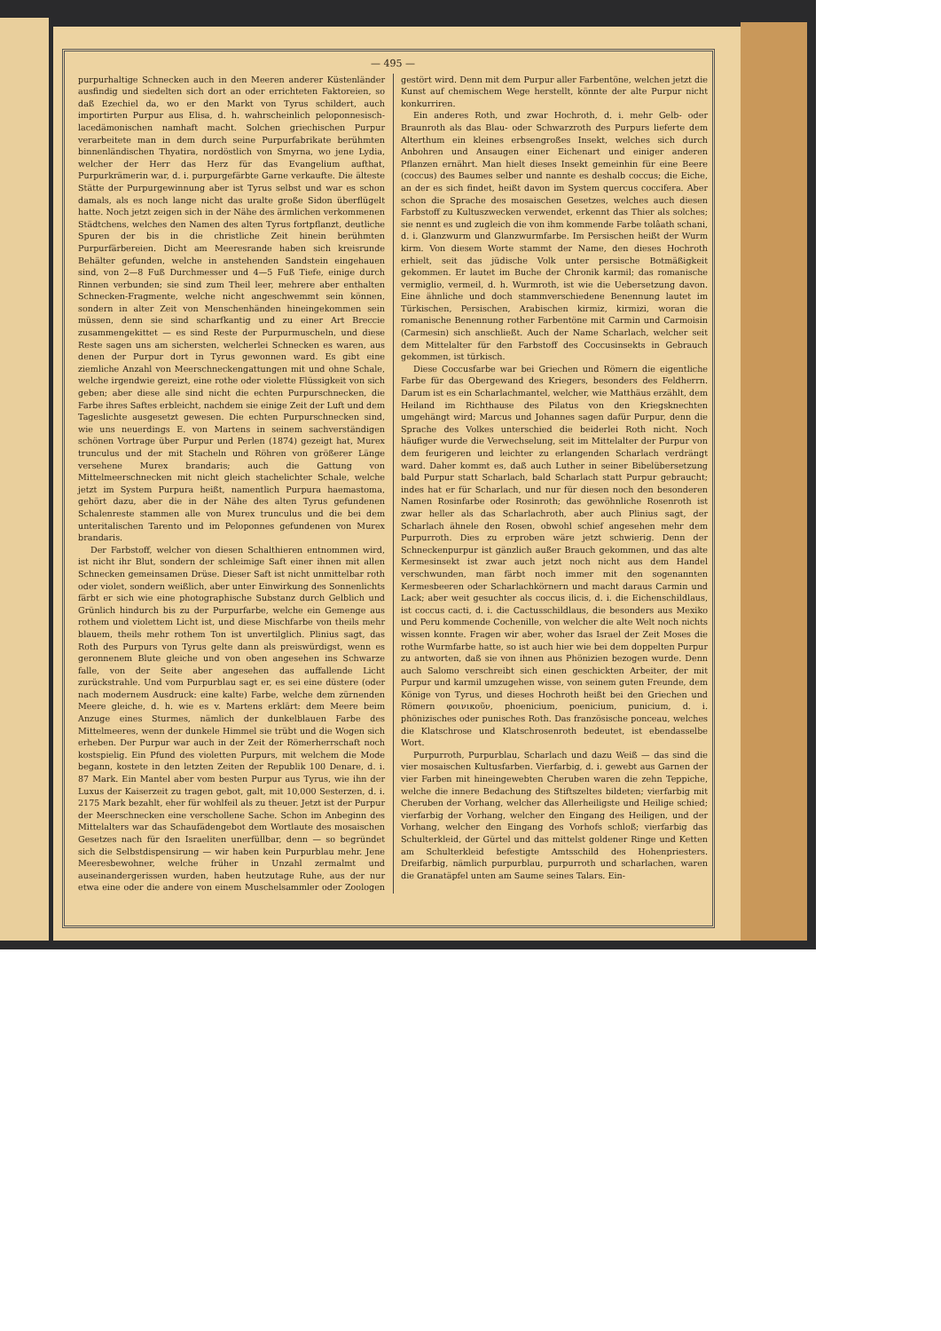— 495 —
purpurhaltige Schnecken auch in den Meeren anderer Küstenländer ausfindig und siedelten sich dort an oder errichteten Faktoreien, so daß Ezechiel da, wo er den Markt von Tyrus schildert, auch importirten Purpur aus Elisa, d. h. wahrscheinlich peloponnesisch-lacedämonischen namhaft macht. Solchen griechischen Purpur verarbeitete man in dem durch seine Purpurfabrikate berühmten binnenländischen Thyatira, nordöstlich von Smyrna, wo jene Lydia, welcher der Herr das Herz für das Evangelium aufthat, Purpurkrämerin war, d. i. purpurgefärbte Garne verkaufte. Die älteste Stätte der Purpurgewinnung aber ist Tyrus selbst und war es schon damals, als es noch lange nicht das uralte große Sidon überflügelt hatte. Noch jetzt zeigen sich in der Nähe des ärmlichen verkommenen Städtchens, welches den Namen des alten Tyrus fortpflanzt, deutliche Spuren der bis in die christliche Zeit hinein berühmten Purpurfärbereien. Dicht am Meeresrande haben sich kreisrunde Behälter gefunden, welche in anstehenden Sandstein eingehauen sind, von 2—8 Fuß Durchmesser und 4—5 Fuß Tiefe, einige durch Rinnen verbunden; sie sind zum Theil leer, mehrere aber enthalten Schnecken-Fragmente, welche nicht angeschwemmt sein können, sondern in alter Zeit von Menschenhänden hineingekommen sein müssen, denn sie sind scharfkantig und zu einer Art Breccie zusammengekittet — es sind Reste der Purpurmuscheln, und diese Reste sagen uns am sichersten, welcherlei Schnecken es waren, aus denen der Purpur dort in Tyrus gewonnen ward. Es gibt eine ziemliche Anzahl von Meerschneckengattungen mit und ohne Schale, welche irgendwie gereizt, eine rothe oder violette Flüssigkeit von sich geben; aber diese alle sind nicht die echten Purpurschnecken, die Farbe ihres Saftes erbleicht, nachdem sie einige Zeit der Luft und dem Tageslichte ausgesetzt gewesen. Die echten Purpurschnecken sind, wie uns neuerdings E. von Martens in seinem sachverständigen schönen Vortrage über Purpur und Perlen (1874) gezeigt hat, Murex trunculus und der mit Stacheln und Röhren von größerer Länge versehene Murex brandaris; auch die Gattung von Mittelmeerschnecken mit nicht gleich stachelichter Schale, welche jetzt im System Purpura heißt, namentlich Purpura haemastoma, gehört dazu, aber die in der Nähe des alten Tyrus gefundenen Schalenreste stammen alle von Murex trunculus und die bei dem unteritalischen Tarento und im Peloponnes gefundenen von Murex brandaris.
Der Farbstoff, welcher von diesen Schalthieren entnommen wird, ist nicht ihr Blut, sondern der schleimige Saft einer ihnen mit allen Schnecken gemeinsamen Drüse. Dieser Saft ist nicht unmittelbar roth oder violet, sondern weißlich, aber unter Einwirkung des Sonnenlichts färbt er sich wie eine photographische Substanz durch Gelblich und Grünlich hindurch bis zu der Purpurfarbe, welche ein Gemenge aus rothem und violettem Licht ist, und diese Mischfarbe von theils mehr blauem, theils mehr rothem Ton ist unvertilglich. Plinius sagt, das Roth des Purpurs von Tyrus gelte dann als preiswürdigst, wenn es geronnenem Blute gleiche und von oben angesehen ins Schwarze falle, von der Seite aber angesehen das auffallende Licht zurückstrahle. Und vom Purpurblau sagt er, es sei eine düstere (oder nach modernem Ausdruck: eine kalte) Farbe, welche dem zürnenden Meere gleiche, d. h. wie es v. Martens erklärt: dem Meere beim Anzuge eines Sturmes, nämlich der dunkelblauen Farbe des Mittelmeeres, wenn der dunkele Himmel sie trübt und die Wogen sich erheben. Der Purpur war auch in der Zeit der Römerherrschaft noch kostspielig. Ein Pfund des violetten Purpurs, mit welchem die Mode begann, kostete in den letzten Zeiten der Republik 100 Denare, d. i. 87 Mark. Ein Mantel aber vom besten Purpur aus Tyrus, wie ihn der Luxus der Kaiserzeit zu tragen gebot, galt, mit 10,000 Sesterzen, d. i. 2175 Mark bezahlt, eher für wohlfeil als zu theuer. Jetzt ist der Purpur der Meerschnecken eine verschollene Sache. Schon im Anbeginn des Mittelalters war das Schaufädengebot dem Wortlaute des mosaischen Gesetzes nach für den Israeliten unerfüllbar, denn — so begründet sich die Selbstdispensirung — wir haben kein Purpurblau mehr. Jene Meeresbewohner, welche früher in Unzahl zermalmt und auseinandergerissen wurden, haben heutzutage Ruhe, aus der nur etwa eine oder die andere von einem Muschelsammler oder Zoologen gestört wird. Denn mit dem Purpur aller Farbentöne, welchen jetzt die Kunst auf chemischem Wege herstellt, könnte der alte Purpur nicht konkurriren.
Ein anderes Roth, und zwar Hochroth, d. i. mehr Gelb- oder Braunroth als das Blau- oder Schwarzroth des Purpurs lieferte dem Alterthum ein kleines erbsengroßes Insekt, welches sich durch Anbohren und Ansaugen einer Eichenart und einiger anderen Pflanzen ernährt. Man hielt dieses Insekt gemeinhin für eine Beere (coccus) des Baumes selber und nannte es deshalb coccus; die Eiche, an der es sich findet, heißt davon im System quercus coccifera. Aber schon die Sprache des mosaischen Gesetzes, welches auch diesen Farbstoff zu Kultuszwecken verwendet, erkennt das Thier als solches; sie nennt es und zugleich die von ihm kommende Farbe tolâath schani, d. i. Glanzwurm und Glanzwurmfarbe. Im Persischen heißt der Wurm kirm. Von diesem Worte stammt der Name, den dieses Hochroth erhielt, seit das jüdische Volk unter persische Botmäßigkeit gekommen. Er lautet im Buche der Chronik karmil; das romanische vermiglio, vermeil, d. h. Wurmroth, ist wie die Uebersetzung davon. Eine ähnliche und doch stammverschiedene Benennung lautet im Türkischen, Persischen, Arabischen kirmiz, kirmizi, woran die romanische Benennung rother Farbentöne mit Carmin und Carmoisin (Carmesin) sich anschließt. Auch der Name Scharlach, welcher seit dem Mittelalter für den Farbstoff des Coccusinsekts in Gebrauch gekommen, ist türkisch.
Diese Coccusfarbe war bei Griechen und Römern die eigentliche Farbe für das Obergewand des Kriegers, besonders des Feldherrn. Darum ist es ein Scharlachmantel, welcher, wie Matthäus erzählt, dem Heiland im Richthause des Pilatus von den Kriegsknechten umgehängt wird; Marcus und Johannes sagen dafür Purpur, denn die Sprache des Volkes unterschied die beiderlei Roth nicht. Noch häufiger wurde die Verwechselung, seit im Mittelalter der Purpur von dem feurigeren und leichter zu erlangenden Scharlach verdrängt ward. Daher kommt es, daß auch Luther in seiner Bibelübersetzung bald Purpur statt Scharlach, bald Scharlach statt Purpur gebraucht; indes hat er für Scharlach, und nur für diesen noch den besonderen Namen Rosinfarbe oder Rosinroth; das gewöhnliche Rosenroth ist zwar heller als das Scharlachroth, aber auch Plinius sagt, der Scharlach ähnele den Rosen, obwohl schief angesehen mehr dem Purpurroth. Dies zu erproben wäre jetzt schwierig. Denn der Schneckenpurpur ist gänzlich außer Brauch gekommen, und das alte Kermesinsekt ist zwar auch jetzt noch nicht aus dem Handel verschwunden, man färbt noch immer mit den sogenannten Kermesbeeren oder Scharlachkörnern und macht daraus Carmin und Lack; aber weit gesuchter als coccus ilicis, d. i. die Eichenschildlaus, ist coccus cacti, d. i. die Cactusschildlaus, die besonders aus Mexiko und Peru kommende Cochenille, von welcher die alte Welt noch nichts wissen konnte. Fragen wir aber, woher das Israel der Zeit Moses die rothe Wurmfarbe hatte, so ist auch hier wie bei dem doppelten Purpur zu antworten, daß sie von ihnen aus Phönizien bezogen wurde. Denn auch Salomo verschreibt sich einen geschickten Arbeiter, der mit Purpur und karmil umzugehen wisse, von seinem guten Freunde, dem Könige von Tyrus, und dieses Hochroth heißt bei den Griechen und Römern φοινικοῦν, phoenicium, poenicium, punicium, d. i. phönizisches oder punisches Roth. Das französische ponceau, welches die Klatschrose und Klatschrosenroth bedeutet, ist ebendasselbe Wort.
Purpurroth, Purpurblau, Scharlach und dazu Weiß — das sind die vier mosaischen Kultusfarben. Vierfarbig, d. i. gewebt aus Garnen der vier Farben mit hineingewebten Cheruben waren die zehn Teppiche, welche die innere Bedachung des Stiftszeltes bildeten; vierfarbig mit Cheruben der Vorhang, welcher das Allerheiligste und Heilige schied; vierfarbig der Vorhang, welcher den Eingang des Heiligen, und der Vorhang, welcher den Eingang des Vorhofs schloß; vierfarbig das Schulterkleid, der Gürtel und das mittelst goldener Ringe und Ketten am Schulterkleid befestigte Amtsschild des Hohenpriesters. Dreifarbig, nämlich purpurblau, purpurroth und scharlachen, waren die Granatäpfel unten am Saume seines Talars. Ein-